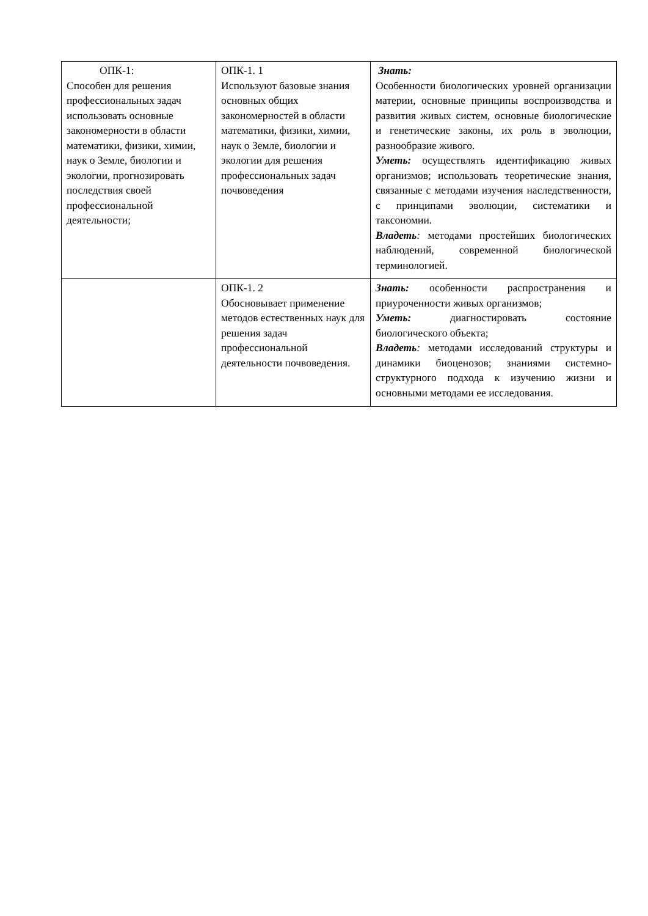| ОПК-1: Способен для решения профессиональных задач использовать основные закономерности в области математики, физики, химии, наук о Земле, биологии и экологии, прогнозировать последствия своей профессиональной деятельности; | ОПК-1. 1 Используют базовые знания основных общих закономерностей в области математики, физики, химии, наук о Земле, биологии и экологии для решения профессиональных задач почвоведения | Знать: Особенности биологических уровней организации материи, основные принципы воспроизводства и развития живых систем, основные биологические и генетические законы, их роль в эволюции, разнообразие живого. Уметь: осуществлять идентификацию живых организмов; использовать теоретические знания, связанные с методами изучения наследственности, с принципами эволюции, систематики и таксономии. Владеть : методами простейших биологических наблюдений, современной биологической терминологией. |
| | ОПК-1. 2 Обосновывает применение методов естественных наук для решения задач профессиональной деятельности почвоведения. | Знать: особенности распространения и приуроченности живых организмов; Уметь: диагностировать состояние биологического объекта; Владеть : методами исследований структуры и динамики биоценозов; знаниями системно-структурного подхода к изучению жизни и основными методами ее исследования. |